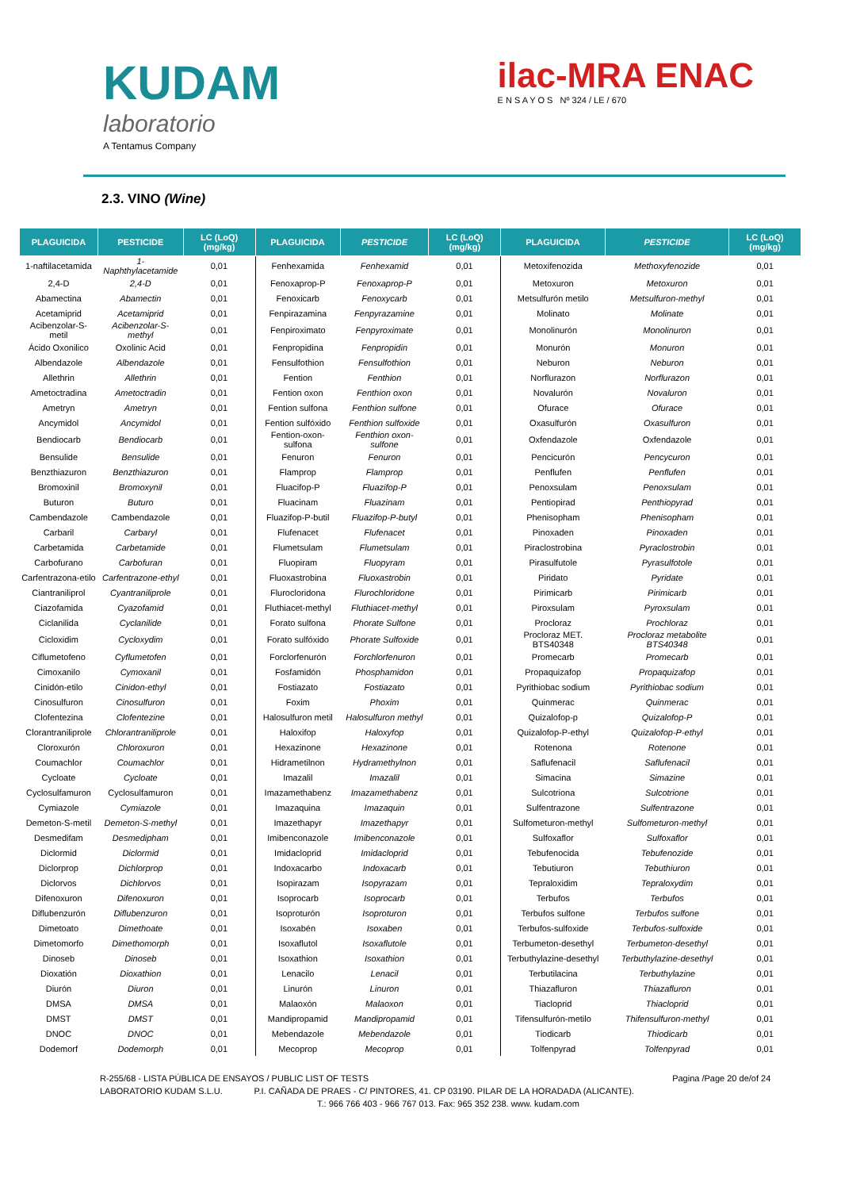KUDAM
laboratorio
A Tentamus Company
ilac-MRA ENAC
E N S A Y O S Nº 324 / LE / 670
2.3. VINO (Wine)
| PLAGUICIDA | PESTICIDE | LC (LoQ) (mg/kg) | PLAGUICIDA | PESTICIDE | LC (LoQ) (mg/kg) | PLAGUICIDA | PESTICIDE | LC (LoQ) (mg/kg) |
| --- | --- | --- | --- | --- | --- | --- | --- | --- |
| 1-naftilacetamida | 1-Naphthylacetamide | 0,01 | Fenhexamida | Fenhexamid | 0,01 | Metoxifenozida | Methoxyfenozide | 0,01 |
| 2,4-D | 2,4-D | 0,01 | Fenoxaprop-P | Fenoxaprop-P | 0,01 | Metoxuron | Metoxuron | 0,01 |
| Abamectina | Abamectin | 0,01 | Fenoxicarb | Fenoxycarb | 0,01 | Metsulfurón metilo | Metsulfuron-methyl | 0,01 |
| Acetamiprid | Acetamiprid | 0,01 | Fenpirazamina | Fenpyrazamine | 0,01 | Molinato | Molinate | 0,01 |
| Acibenzolar-S-metil | Acibenzolar-S-methyl | 0,01 | Fenpiroximato | Fenpyroximate | 0,01 | Monolinurón | Monolinuron | 0,01 |
| Ácido Oxonilico | Oxolinic Acid | 0,01 | Fenpropidina | Fenpropidin | 0,01 | Monurón | Monuron | 0,01 |
| Albendazole | Albendazole | 0,01 | Fensulfothion | Fensulfothion | 0,01 | Neburon | Neburon | 0,01 |
| Allethrin | Allethrin | 0,01 | Fention | Fenthion | 0,01 | Norflurazon | Norflurazon | 0,01 |
| Ametoctradina | Ametoctradin | 0,01 | Fention oxon | Fenthion oxon | 0,01 | Novalurón | Novaluron | 0,01 |
| Ametryn | Ametryn | 0,01 | Fention sulfona | Fenthion sulfone | 0,01 | Ofurace | Ofurace | 0,01 |
| Ancymidol | Ancymidol | 0,01 | Fention sulfóxido | Fenthion sulfoxide | 0,01 | Oxasulfurón | Oxasulfuron | 0,01 |
| Bendiocarb | Bendiocarb | 0,01 | Fention-oxon-sulfona | Fenthion oxon-sulfone | 0,01 | Oxfendazole | Oxfendazole | 0,01 |
| Bensulide | Bensulide | 0,01 | Fenuron | Fenuron | 0,01 | Pencicurón | Pencycuron | 0,01 |
| Benzthiazuron | Benzthiazuron | 0,01 | Flamprop | Flamprop | 0,01 | Penflufen | Penflufen | 0,01 |
| Bromoxinil | Bromoxynil | 0,01 | Fluacifop-P | Fluazifop-P | 0,01 | Penoxsulam | Penoxsulam | 0,01 |
| Buturon | Buturo | 0,01 | Fluacinam | Fluazinam | 0,01 | Pentiopirad | Penthiopyrad | 0,01 |
| Cambendazole | Cambendazole | 0,01 | Fluazifop-P-butil | Fluazifop-P-butyl | 0,01 | Phenisopham | Phenisopham | 0,01 |
| Carbaril | Carbaryl | 0,01 | Flufenacet | Flufenacet | 0,01 | Pinoxaden | Pinoxaden | 0,01 |
| Carbetamida | Carbetamide | 0,01 | Flumetsulam | Flumetsulam | 0,01 | Piraclostrobina | Pyraclostrobin | 0,01 |
| Carbofurano | Carbofuran | 0,01 | Fluopiram | Fluopyram | 0,01 | Pirasulfutole | Pyrasulfotole | 0,01 |
| Carfentrazona-etilo | Carfentrazone-ethyl | 0,01 | Fluoxastrobina | Fluoxastrobin | 0,01 | Piridato | Pyridate | 0,01 |
| Ciantraniliprol | Cyantraniliprole | 0,01 | Flurocloridona | Flurochloridone | 0,01 | Pirimicarb | Pirimicarb | 0,01 |
| Ciazofamida | Cyazofamid | 0,01 | Fluthiacet-methyl | Fluthiacet-methyl | 0,01 | Piroxsulam | Pyroxsulam | 0,01 |
| Ciclanilida | Cyclanilide | 0,01 | Forato sulfona | Phorate Sulfone | 0,01 | Procloraz | Prochloraz | 0,01 |
| Cicloxidim | Cycloxydim | 0,01 | Forato sulfóxido | Phorate Sulfoxide | 0,01 | Procloraz MET. BTS40348 | Procloraz metabolite BTS40348 | 0,01 |
| Ciflumetofeno | Cyflumetofen | 0,01 | Forclorfenurón | Forchlorfenuron | 0,01 | Promecarb | Promecarb | 0,01 |
| Cimoxanilo | Cymoxanil | 0,01 | Fosfamidón | Phosphamidon | 0,01 | Propaquizafop | Propaquizafop | 0,01 |
| Cinidón-etilo | Cinidon-ethyl | 0,01 | Fostiazato | Fostiazato | 0,01 | Pyrithiobac sodium | Pyrithiobac sodium | 0,01 |
| Cinosulfuron | Cinosulfuron | 0,01 | Foxim | Phoxim | 0,01 | Quinmerac | Quinmerac | 0,01 |
| Clofentezina | Clofentezine | 0,01 | Halosulfuron metil | Halosulfuron methyl | 0,01 | Quizalofop-p | Quizalofop-P | 0,01 |
| Clorantraniliprole | Chlorantraniliprole | 0,01 | Haloxifop | Haloxyfop | 0,01 | Quizalofop-P-ethyl | Quizalofop-P-ethyl | 0,01 |
| Cloroxurón | Chloroxuron | 0,01 | Hexazinone | Hexazinone | 0,01 | Rotenona | Rotenone | 0,01 |
| Coumachlor | Coumachlor | 0,01 | Hidrametilnon | Hydramethylnon | 0,01 | Saflufenacil | Saflufenacil | 0,01 |
| Cycloate | Cycloate | 0,01 | Imazalil | Imazalil | 0,01 | Simacina | Simazine | 0,01 |
| Cyclosulfamuron | Cyclosulfamuron | 0,01 | Imazamethabenz | Imazamethabenz | 0,01 | Sulcotriona | Sulcotrione | 0,01 |
| Cymiazole | Cymiazole | 0,01 | Imazaquina | Imazaquin | 0,01 | Sulfentrazone | Sulfentrazone | 0,01 |
| Demeton-S-metil | Demeton-S-methyl | 0,01 | Imazethapyr | Imazethapyr | 0,01 | Sulfometuron-methyl | Sulfometuron-methyl | 0,01 |
| Desmedifam | Desmedipham | 0,01 | Imibenconazole | Imibenconazole | 0,01 | Sulfoxaflor | Sulfoxaflor | 0,01 |
| Diclormid | Diclormid | 0,01 | Imidacloprid | Imidacloprid | 0,01 | Tebufenocida | Tebufenozide | 0,01 |
| Diclorprop | Dichlorprop | 0,01 | Indoxacarbo | Indoxacarb | 0,01 | Tebutiuron | Tebuthiuron | 0,01 |
| Diclorvos | Dichlorvos | 0,01 | Isopirazam | Isopyrazam | 0,01 | Tepraloxidim | Tepraloxydim | 0,01 |
| Difenoxuron | Difenoxuron | 0,01 | Isoprocarb | Isoprocarb | 0,01 | Terbufos | Terbufos | 0,01 |
| Diflubenzurón | Diflubenzuron | 0,01 | Isoproturón | Isoproturon | 0,01 | Terbufos sulfone | Terbufos sulfone | 0,01 |
| Dimetoato | Dimethoate | 0,01 | Isoxabén | Isoxaben | 0,01 | Terbufos-sulfoxide | Terbufos-sulfoxide | 0,01 |
| Dimetomorfo | Dimethomorph | 0,01 | Isoxaflutol | Isoxaflutole | 0,01 | Terbumeton-desethyl | Terbumeton-desethyl | 0,01 |
| Dinoseb | Dinoseb | 0,01 | Isoxathion | Isoxathion | 0,01 | Terbuthylazine-desethyl | Terbuthylazine-desethyl | 0,01 |
| Dioxatión | Dioxathion | 0,01 | Lenacilo | Lenacil | 0,01 | Terbutilacina | Terbuthylazine | 0,01 |
| Diurón | Diuron | 0,01 | Linurón | Linuron | 0,01 | Thiazafluron | Thiazafluron | 0,01 |
| DMSA | DMSA | 0,01 | Malaoxón | Malaoxon | 0,01 | Tiacloprid | Thiacloprid | 0,01 |
| DMST | DMST | 0,01 | Mandipropamid | Mandipropamid | 0,01 | Tifensulfurón-metilo | Thifensulfuron-methyl | 0,01 |
| DNOC | DNOC | 0,01 | Mebendazole | Mebendazole | 0,01 | Tiodicarb | Thiodicarb | 0,01 |
| Dodemorf | Dodemorph | 0,01 | Mecoprop | Mecoprop | 0,01 | Tolfenpyrad | Tolfenpyrad | 0,01 |
R-255/68 - LISTA PÚBLICA DE ENSAYOS / PUBLIC LIST OF TESTS Pagina /Page 20 de/of 24
LABORATORIO KUDAM S.L.U. P.I. CAÑADA DE PRAES - C/ PINTORES, 41. CP 03190. PILAR DE LA HORADADA (ALICANTE).
T.: 966 766 403 - 966 767 013. Fax: 965 352 238. www. kudam.com